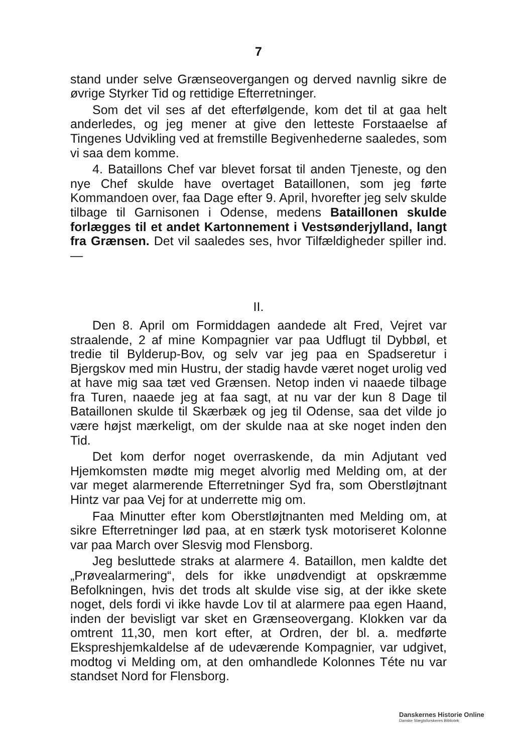7
stand under selve Grænseovergangen og derved navnlig sikre de øvrige Styrker Tid og rettidige Efterretninger.
Som det vil ses af det efterfølgende, kom det til at gaa helt anderledes, og jeg mener at give den letteste Forstaaelse af Tingenes Udvikling ved at fremstille Begivenhederne saaledes, som vi saa dem komme.
4. Bataillons Chef var blevet forsat til anden Tjeneste, og den nye Chef skulde have overtaget Bataillonen, som jeg førte Kommandoen over, faa Dage efter 9. April, hvorefter jeg selv skulde tilbage til Garnisonen i Odense, medens Bataillonen skulde forlægges til et andet Kartonnement i Vestsønderjylland, langt fra Grænsen. Det vil saaledes ses, hvor Tilfældigheder spiller ind. —
II.
Den 8. April om Formiddagen aandede alt Fred, Vejret var straalende, 2 af mine Kompagnier var paa Udflugt til Dybbøl, et tredie til Bylderup-Bov, og selv var jeg paa en Spadseretur i Bjergskov med min Hustru, der stadig havde været noget urolig ved at have mig saa tæt ved Grænsen. Netop inden vi naaede tilbage fra Turen, naaede jeg at faa sagt, at nu var der kun 8 Dage til Bataillonen skulde til Skærbæk og jeg til Odense, saa det vilde jo være højst mærkeligt, om der skulde naa at ske noget inden den Tid.
Det kom derfor noget overraskende, da min Adjutant ved Hjemkomsten mødte mig meget alvorlig med Melding om, at der var meget alarmerende Efterretninger Syd fra, som Oberstløjtnant Hintz var paa Vej for at underrette mig om.
Faa Minutter efter kom Oberstløjtnanten med Melding om, at sikre Efterretninger lød paa, at en stærk tysk motoriseret Kolonne var paa March over Slesvig mod Flensborg.
Jeg besluttede straks at alarmere 4. Bataillon, men kaldte det „Prøvealarmering“, dels for ikke unødvendigt at opskræmme Befolkningen, hvis det trods alt skulde vise sig, at der ikke skete noget, dels fordi vi ikke havde Lov til at alarmere paa egen Haand, inden der bevisligt var sket en Grænseovergang. Klokken var da omtrent 11,30, men kort efter, at Ordren, der bl. a. medførte Ekspreshjemkaldelse af de udeværende Kompagnier, var udgivet, modtog vi Melding om, at den omhandlede Kolonnes Téte nu var standset Nord for Flensborg.
Danskernes Historie Online
Danske Slægtsforskeres Bibliotek